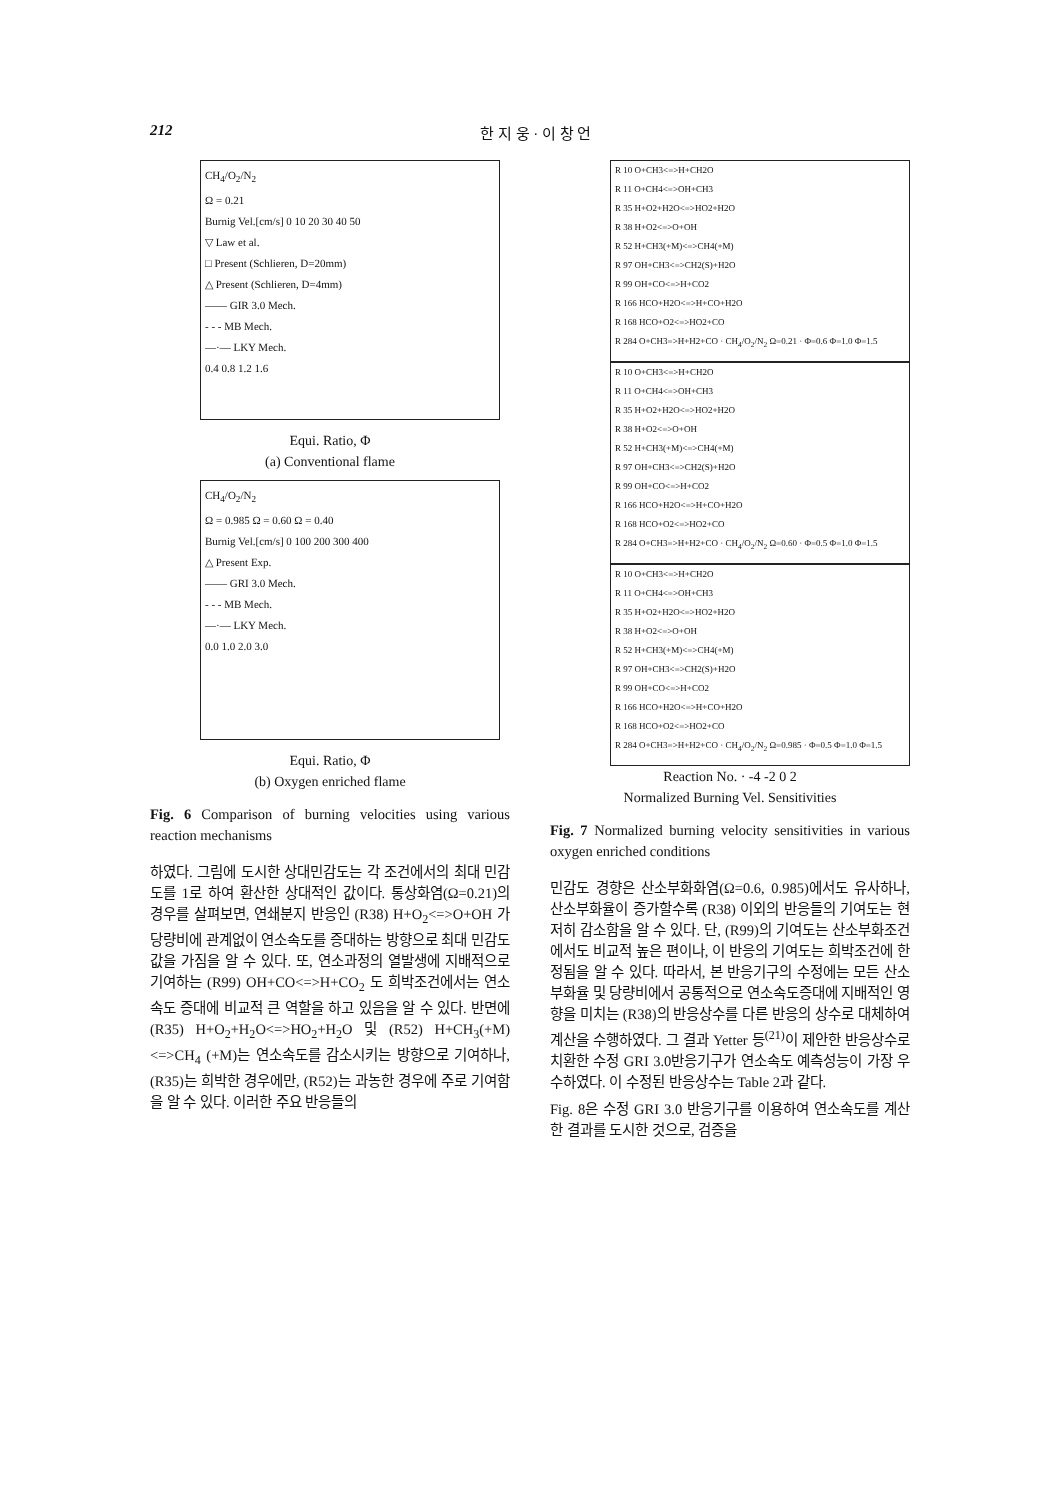212 한 지 웅 · 이 창 언
CH<sub>4</sub>/O<sub>2</sub>/N<sub>2</sub>
Ω = 0.21
Burnig Vel.[cm/s] 0 10 20 30 40 50
▽ Law et al.
□ Present (Schlieren, D=20mm)
△ Present (Schlieren, D=4mm)
—— GIR 3.0 Mech.
- - - MB Mech.
—·— LKY Mech.
0.4 0.8 1.2 1.6
Equi. Ratio, Φ
(a) Conventional flame
CH<sub>4</sub>/O<sub>2</sub>/N<sub>2</sub>
Ω = 0.985 Ω = 0.60 Ω = 0.40
Burnig Vel.[cm/s] 0 100 200 300 400
△ Present Exp.
—— GRI 3.0 Mech.
- - - MB Mech.
—·— LKY Mech.
0.0 1.0 2.0 3.0
Equi. Ratio, Φ
(b) Oxygen enriched flame
Fig. 6 Comparison of burning velocities using various reaction mechanisms
하였다. 그림에 도시한 상대민감도는 각 조건에서의 최대 민감도를 1로 하여 환산한 상대적인 값이다. 통상화염(Ω=0.21)의 경우를 살펴보면, 연쇄분지 반응인 (R38) H+O<sub>2</sub><=>O+OH 가 당량비에 관계없이 연소속도를 증대하는 방향으로 최대 민감도 값을 가짐을 알 수 있다. 또, 연소과정의 열발생에 지배적으로 기여하는 (R99) OH+CO<=>H+CO<sub>2</sub> 도 희박조건에서는 연소속도 증대에 비교적 큰 역할을 하고 있음을 알 수 있다. 반면에 (R35) H+O<sub>2</sub>+H<sub>2</sub>O<=>HO<sub>2</sub>+H<sub>2</sub>O 및 (R52) H+CH<sub>3</sub>(+M)<=>CH<sub>4</sub> (+M)는 연소속도를 감소시키는 방향으로 기여하나, (R35)는 희박한 경우에만, (R52)는 과농한 경우에 주로 기여함을 알 수 있다. 이러한 주요 반응들의
R 10 O+CH3<=>H+CH2O
R 11 O+CH4<=>OH+CH3
R 35 H+O2+H2O<=>HO2+H2O
R 38 H+O2<=>O+OH
R 52 H+CH3(+M)<=>CH4(+M)
R 97 OH+CH3<=>CH2(S)+H2O
R 99 OH+CO<=>H+CO2
R 166 HCO+H2O<=>H+CO+H2O
R 168 HCO+O2<=>HO2+CO
R 284 O+CH3=>H+H2+CO · CH<sub>4</sub>/O<sub>2</sub>/N<sub>2</sub> Ω=0.21 · Φ=0.6 Φ=1.0 Φ=1.5
R 10 O+CH3<=>H+CH2O
R 11 O+CH4<=>OH+CH3
R 35 H+O2+H2O<=>HO2+H2O
R 38 H+O2<=>O+OH
R 52 H+CH3(+M)<=>CH4(+M)
R 97 OH+CH3<=>CH2(S)+H2O
R 99 OH+CO<=>H+CO2
R 166 HCO+H2O<=>H+CO+H2O
R 168 HCO+O2<=>HO2+CO
R 284 O+CH3=>H+H2+CO · CH<sub>4</sub>/O<sub>2</sub>/N<sub>2</sub> Ω=0.60 · Φ=0.5 Φ=1.0 Φ=1.5
R 10 O+CH3<=>H+CH2O
R 11 O+CH4<=>OH+CH3
R 35 H+O2+H2O<=>HO2+H2O
R 38 H+O2<=>O+OH
R 52 H+CH3(+M)<=>CH4(+M)
R 97 OH+CH3<=>CH2(S)+H2O
R 99 OH+CO<=>H+CO2
R 166 HCO+H2O<=>H+CO+H2O
R 168 HCO+O2<=>HO2+CO
R 284 O+CH3=>H+H2+CO · CH<sub>4</sub>/O<sub>2</sub>/N<sub>2</sub> Ω=0.985 · Φ=0.5 Φ=1.0 Φ=1.5
Reaction No. · -4 -2 0 2
Normalized Burning Vel. Sensitivities
Fig. 7 Normalized burning velocity sensitivities in various oxygen enriched conditions
민감도 경향은 산소부화화염(Ω=0.6, 0.985)에서도 유사하나, 산소부화율이 증가할수록 (R38) 이외의 반응들의 기여도는 현저히 감소함을 알 수 있다. 단, (R99)의 기여도는 산소부화조건에서도 비교적 높은 편이나, 이 반응의 기여도는 희박조건에 한정됨을 알 수 있다. 따라서, 본 반응기구의 수정에는 모든 산소부화율 및 당량비에서 공통적으로 연소속도증대에 지배적인 영향을 미치는 (R38)의 반응상수를 다른 반응의 상수로 대체하여 계산을 수행하였다. 그 결과 Yetter 등<sup>(21)</sup>이 제안한 반응상수로 치환한 수정 GRI 3.0반응기구가 연소속도 예측성능이 가장 우수하였다. 이 수정된 반응상수는 Table 2과 같다.
Fig. 8은 수정 GRI 3.0 반응기구를 이용하여 연소속도를 계산한 결과를 도시한 것으로, 검증을